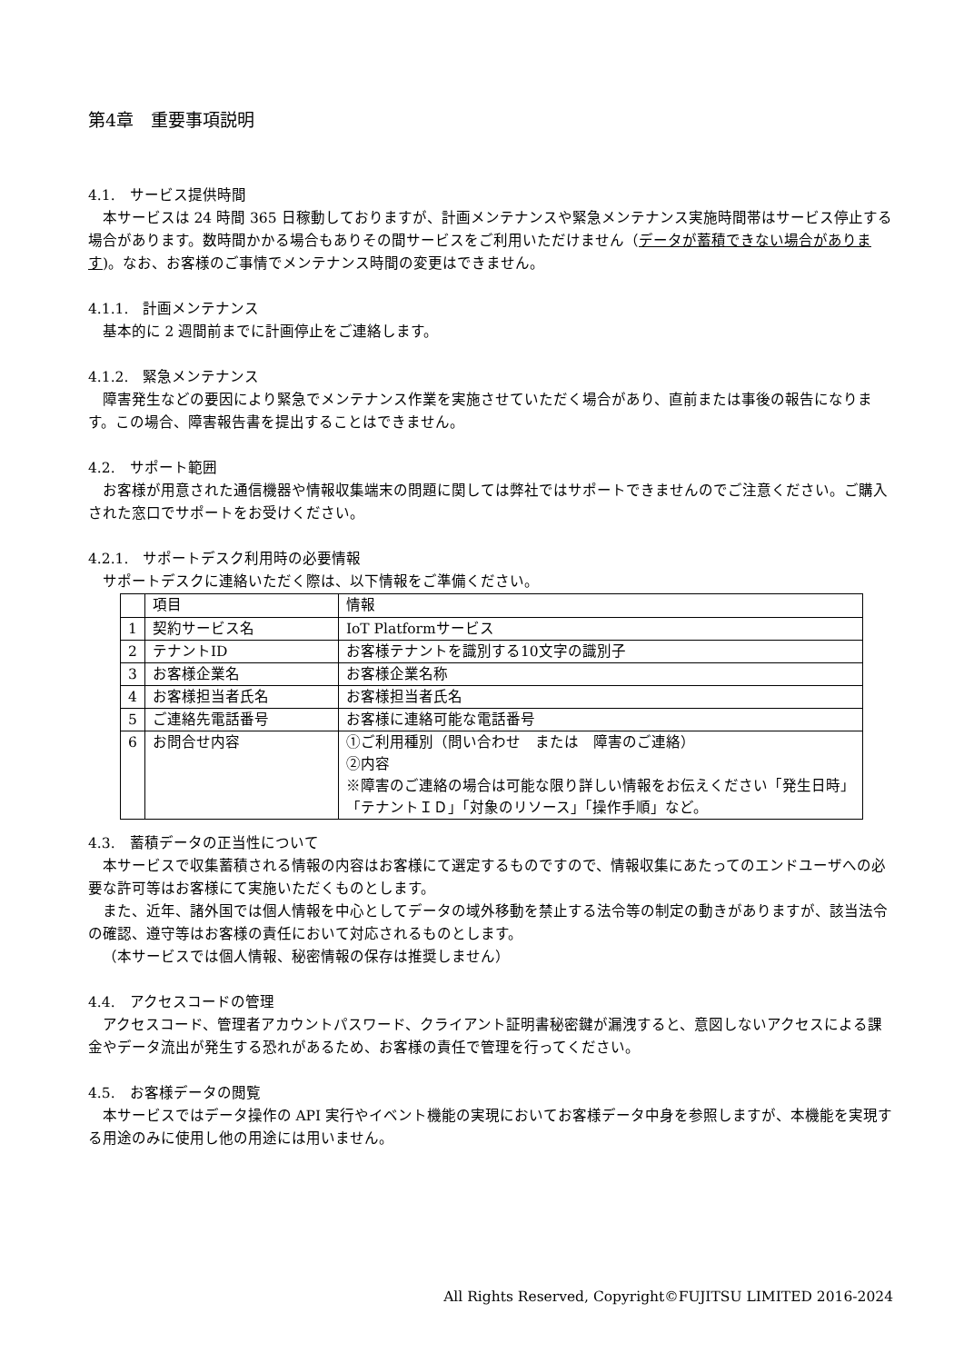第4章　重要事項説明
4.1.　サービス提供時間
本サービスは 24 時間 365 日稼動しておりますが、計画メンテナンスや緊急メンテナンス実施時間帯はサービス停止する場合があります。数時間かかる場合もありその間サービスをご利用いただけません（データが蓄積できない場合があります)。なお、お客様のご事情でメンテナンス時間の変更はできません。
4.1.1.　計画メンテナンス
基本的に 2 週間前までに計画停止をご連絡します。
4.1.2.　緊急メンテナンス
障害発生などの要因により緊急でメンテナンス作業を実施させていただく場合があり、直前または事後の報告になります。この場合、障害報告書を提出することはできません。
4.2.　サポート範囲
お客様が用意された通信機器や情報収集端末の問題に関しては弊社ではサポートできませんのでご注意ください。ご購入された窓口でサポートをお受けください。
4.2.1.　サポートデスク利用時の必要情報
サポートデスクに連絡いただく際は、以下情報をご準備ください。
| | 項目 | 情報 |
| --- | --- | --- |
| 1 | 契約サービス名 | IoT Platformサービス |
| 2 | テナントID | お客様テナントを識別する10文字の識別子 |
| 3 | お客様企業名 | お客様企業名称 |
| 4 | お客様担当者氏名 | お客様担当者氏名 |
| 5 | ご連絡先電話番号 | お客様に連絡可能な電話番号 |
| 6 | お問合せ内容 | ①ご利用種別（問い合わせ または 障害のご連絡） ②内容 ※障害のご連絡の場合は可能な限り詳しい情報をお伝えください「発生日時」「テナントＩＤ」「対象のリソース」「操作手順」など。 |
4.3.　蓄積データの正当性について
本サービスで収集蓄積される情報の内容はお客様にて選定するものですので、情報収集にあたってのエンドユーザへの必要な許可等はお客様にて実施いただくものとします。
また、近年、諸外国では個人情報を中心としてデータの域外移動を禁止する法令等の制定の動きがありますが、該当法令の確認、遵守等はお客様の責任において対応されるものとします。
（本サービスでは個人情報、秘密情報の保存は推奨しません）
4.4.　アクセスコードの管理
アクセスコード、管理者アカウントパスワード、クライアント証明書秘密鍵が漏洩すると、意図しないアクセスによる課金やデータ流出が発生する恐れがあるため、お客様の責任で管理を行ってください。
4.5.　お客様データの閲覧
本サービスではデータ操作の API 実行やイベント機能の実現においてお客様データ中身を参照しますが、本機能を実現する用途のみに使用し他の用途には用いません。
All Rights Reserved, Copyright©FUJITSU LIMITED 2016-2024